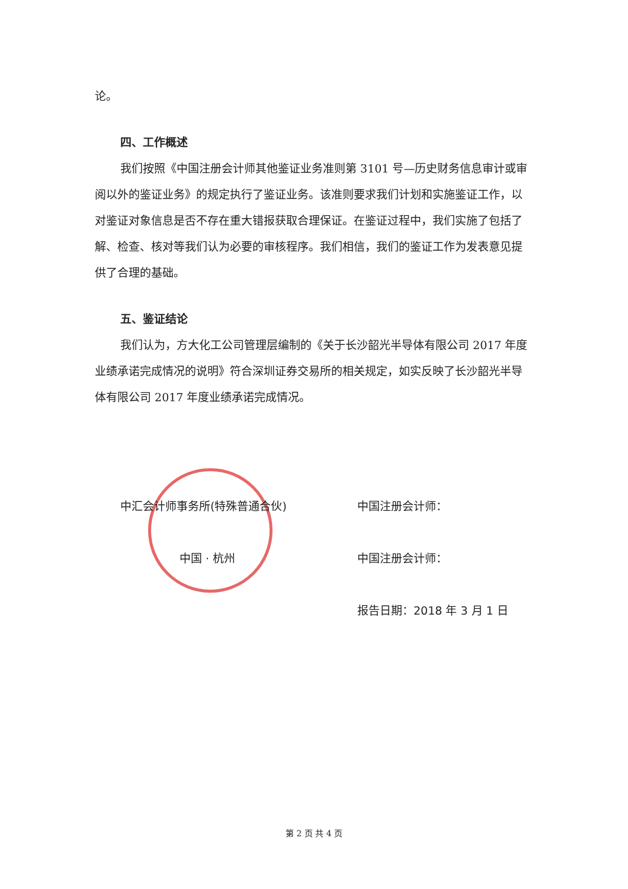论。
四、工作概述
我们按照《中国注册会计师其他鉴证业务准则第 3101 号—历史财务信息审计或审阅以外的鉴证业务》的规定执行了鉴证业务。该准则要求我们计划和实施鉴证工作，以对鉴证对象信息是否不存在重大错报获取合理保证。在鉴证过程中，我们实施了包括了解、检查、核对等我们认为必要的审核程序。我们相信，我们的鉴证工作为发表意见提供了合理的基础。
五、鉴证结论
我们认为，方大化工公司管理层编制的《关于长沙韶光半导体有限公司 2017 年度业绩承诺完成情况的说明》符合深圳证券交易所的相关规定，如实反映了长沙韶光半导体有限公司 2017 年度业绩承诺完成情况。
中汇会计师事务所(特殊普通合伙)
中国 · 杭州
中国注册会计师：
中国注册会计师：
报告日期：2018 年 3 月 1 日
第 2 页 共 4 页